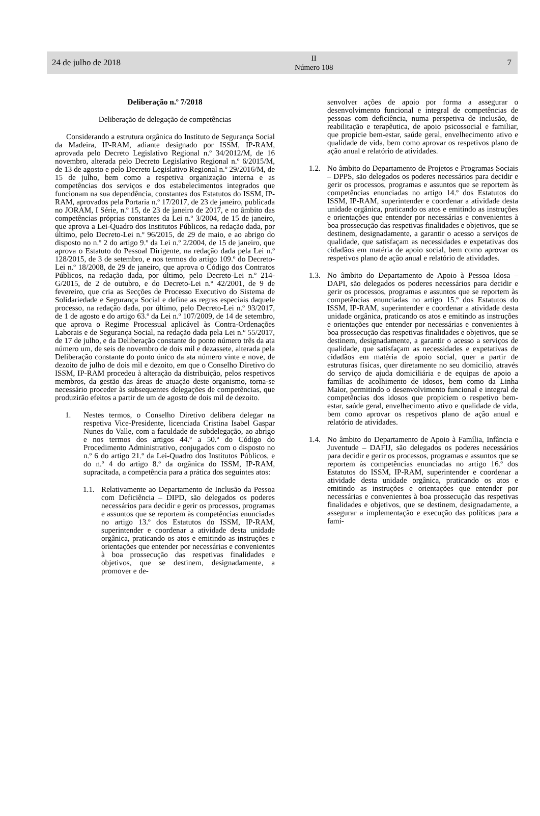24 de julho de 2018 II
Número 108 7
Deliberação n.º 7/2018
Deliberação de delegação de competências
Considerando a estrutura orgânica do Instituto de Segurança Social da Madeira, IP-RAM, adiante designado por ISSM, IP-RAM, aprovada pelo Decreto Legislativo Regional n.º 34/2012/M, de 16 novembro, alterada pelo Decreto Legislativo Regional n.º 6/2015/M, de 13 de agosto e pelo Decreto Legislativo Regional n.º 29/2016/M, de 15 de julho, bem como a respetiva organização interna e as competências dos serviços e dos estabelecimentos integrados que funcionam na sua dependência, constantes dos Estatutos do ISSM, IP-RAM, aprovados pela Portaria n.º 17/2017, de 23 de janeiro, publicada no JORAM, I Série, n.º 15, de 23 de janeiro de 2017, e no âmbito das competências próprias constantes da Lei n.º 3/2004, de 15 de janeiro, que aprova a Lei-Quadro dos Institutos Públicos, na redação dada, por último, pelo Decreto-Lei n.º 96/2015, de 29 de maio, e ao abrigo do disposto no n.º 2 do artigo 9.º da Lei n.º 2/2004, de 15 de janeiro, que aprova o Estatuto do Pessoal Dirigente, na redação dada pela Lei n.º 128/2015, de 3 de setembro, e nos termos do artigo 109.º do Decreto-Lei n.º 18/2008, de 29 de janeiro, que aprova o Código dos Contratos Públicos, na redação dada, por último, pelo Decreto-Lei n.º 214-G/2015, de 2 de outubro, e do Decreto-Lei n.º 42/2001, de 9 de fevereiro, que cria as Secções de Processo Executivo do Sistema de Solidariedade e Segurança Social e define as regras especiais daquele processo, na redação dada, por último, pelo Decreto-Lei n.º 93/2017, de 1 de agosto e do artigo 63.º da Lei n.º 107/2009, de 14 de setembro, que aprova o Regime Processual aplicável às Contra-Ordenações Laborais e de Segurança Social, na redação dada pela Lei n.º 55/2017, de 17 de julho, e da Deliberação constante do ponto número três da ata número um, de seis de novembro de dois mil e dezassete, alterada pela Deliberação constante do ponto único da ata número vinte e nove, de dezoito de julho de dois mil e dezoito, em que o Conselho Diretivo do ISSM, IP-RAM procedeu à alteração da distribuição, pelos respetivos membros, da gestão das áreas de atuação deste organismo, torna-se necessário proceder às subsequentes delegações de competências, que produzirão efeitos a partir de um de agosto de dois mil de dezoito.
1. Nestes termos, o Conselho Diretivo delibera delegar na respetiva Vice-Presidente, licenciada Cristina Isabel Gaspar Nunes do Valle, com a faculdade de subdelegação, ao abrigo e nos termos dos artigos 44.º a 50.º do Código do Procedimento Administrativo, conjugados com o disposto no n.º 6 do artigo 21.º da Lei-Quadro dos Institutos Públicos, e do n.º 4 do artigo 8.º da orgânica do ISSM, IP-RAM, supracitada, a competência para a prática dos seguintes atos:
1.1.
Relativamente ao Departamento de Inclusão da Pessoa com Deficiência – DIPD, são delegados os poderes necessários para decidir e gerir os processos, programas e assuntos que se reportem às competências enunciadas no artigo 13.º dos Estatutos do ISSM, IP-RAM, superintender e coordenar a atividade desta unidade orgânica, praticando os atos e emitindo as instruções e orientações que entender por necessárias e convenientes à boa prossecução das respetivas finalidades e objetivos, que se destinem, designadamente, a promover e de-
senvolver ações de apoio por forma a assegurar o desenvolvimento funcional e integral de competências de pessoas com deficiência, numa perspetiva de inclusão, de reabilitação e terapêutica, de apoio psicossocial e familiar, que propicie bem-estar, saúde geral, envelhecimento ativo e qualidade de vida, bem como aprovar os respetivos plano de ação anual e relatório de atividades.
1.2.
No âmbito do Departamento de Projetos e Programas Sociais – DPPS, são delegados os poderes necessários para decidir e gerir os processos, programas e assuntos que se reportem às competências enunciadas no artigo 14.º dos Estatutos do ISSM, IP-RAM, superintender e coordenar a atividade desta unidade orgânica, praticando os atos e emitindo as instruções e orientações que entender por necessárias e convenientes à boa prossecução das respetivas finalidades e objetivos, que se destinem, designadamente, a garantir o acesso a serviços de qualidade, que satisfaçam as necessidades e expetativas dos cidadãos em matéria de apoio social, bem como aprovar os respetivos plano de ação anual e relatório de atividades.
1.3.
No âmbito do Departamento de Apoio à Pessoa Idosa – DAPI, são delegados os poderes necessários para decidir e gerir os processos, programas e assuntos que se reportem às competências enunciadas no artigo 15.º dos Estatutos do ISSM, IP-RAM, superintender e coordenar a atividade desta unidade orgânica, praticando os atos e emitindo as instruções e orientações que entender por necessárias e convenientes à boa prossecução das respetivas finalidades e objetivos, que se destinem, designadamente, a garantir o acesso a serviços de qualidade, que satisfaçam as necessidades e expetativas de cidadãos em matéria de apoio social, quer a partir de estruturas físicas, quer diretamente no seu domicilio, através do serviço de ajuda domiciliária e de equipas de apoio a famílias de acolhimento de idosos, bem como da Linha Maior, permitindo o desenvolvimento funcional e integral de competências dos idosos que propiciem o respetivo bem-estar, saúde geral, envelhecimento ativo e qualidade de vida, bem como aprovar os respetivos plano de ação anual e relatório de atividades.
1.4.
No âmbito do Departamento de Apoio à Família, Infância e Juventude – DAFIJ, são delegados os poderes necessários para decidir e gerir os processos, programas e assuntos que se reportem às competências enunciadas no artigo 16.º dos Estatutos do ISSM, IP-RAM, superintender e coordenar a atividade desta unidade orgânica, praticando os atos e emitindo as instruções e orientações que entender por necessárias e convenientes à boa prossecução das respetivas finalidades e objetivos, que se destinem, designadamente, a assegurar a implementação e execução das políticas para a famí-